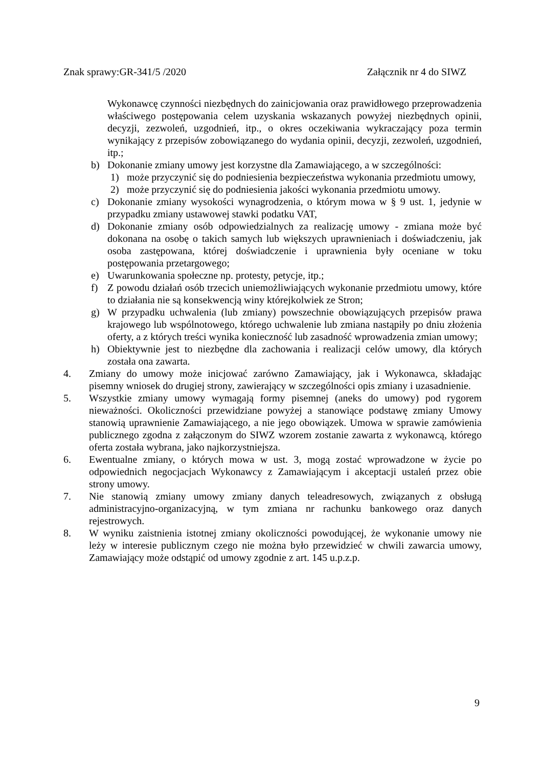Znak sprawy:GR-341/5 /2020 Załącznik nr 4 do SIWZ
Wykonawcę czynności niezbędnych do zainicjowania oraz prawidłowego przeprowadzenia właściwego postępowania celem uzyskania wskazanych powyżej niezbędnych opinii, decyzji, zezwoleń, uzgodnień, itp., o okres oczekiwania wykraczający poza termin wynikający z przepisów zobowiązanego do wydania opinii, decyzji, zezwoleń, uzgodnień, itp.;
b) Dokonanie zmiany umowy jest korzystne dla Zamawiającego, a w szczególności:
1) może przyczynić się do podniesienia bezpieczeństwa wykonania przedmiotu umowy,
2) może przyczynić się do podniesienia jakości wykonania przedmiotu umowy.
c) Dokonanie zmiany wysokości wynagrodzenia, o którym mowa w § 9 ust. 1, jedynie w przypadku zmiany ustawowej stawki podatku VAT,
d) Dokonanie zmiany osób odpowiedzialnych za realizację umowy - zmiana może być dokonana na osobę o takich samych lub większych uprawnieniach i doświadczeniu, jak osoba zastępowana, której doświadczenie i uprawnienia były oceniane w toku postępowania przetargowego;
e) Uwarunkowania społeczne np. protesty, petycje, itp.;
f) Z powodu działań osób trzecich uniemożliwiających wykonanie przedmiotu umowy, które to działania nie są konsekwencją winy którejkolwiek ze Stron;
g) W przypadku uchwalenia (lub zmiany) powszechnie obowiązujących przepisów prawa krajowego lub wspólnotowego, którego uchwalenie lub zmiana nastąpiły po dniu złożenia oferty, a z których treści wynika konieczność lub zasadność wprowadzenia zmian umowy;
h) Obiektywnie jest to niezbędne dla zachowania i realizacji celów umowy, dla których została ona zawarta.
4. Zmiany do umowy może inicjować zarówno Zamawiający, jak i Wykonawca, składając pisemny wniosek do drugiej strony, zawierający w szczególności opis zmiany i uzasadnienie.
5. Wszystkie zmiany umowy wymagają formy pisemnej (aneks do umowy) pod rygorem nieważności. Okoliczności przewidziane powyżej a stanowiące podstawę zmiany Umowy stanowią uprawnienie Zamawiającego, a nie jego obowiązek. Umowa w sprawie zamówienia publicznego zgodna z załączonym do SIWZ wzorem zostanie zawarta z wykonawcą, którego oferta została wybrana, jako najkorzystniejsza.
6. Ewentualne zmiany, o których mowa w ust. 3, mogą zostać wprowadzone w życie po odpowiednich negocjacjach Wykonawcy z Zamawiającym i akceptacji ustaleń przez obie strony umowy.
7. Nie stanowią zmiany umowy zmiany danych teleadresowych, związanych z obsługą administracyjno-organizacyjną, w tym zmiana nr rachunku bankowego oraz danych rejestrowych.
8. W wyniku zaistnienia istotnej zmiany okoliczności powodującej, że wykonanie umowy nie leży w interesie publicznym czego nie można było przewidzieć w chwili zawarcia umowy, Zamawiający może odstąpić od umowy zgodnie z art. 145 u.p.z.p.
9